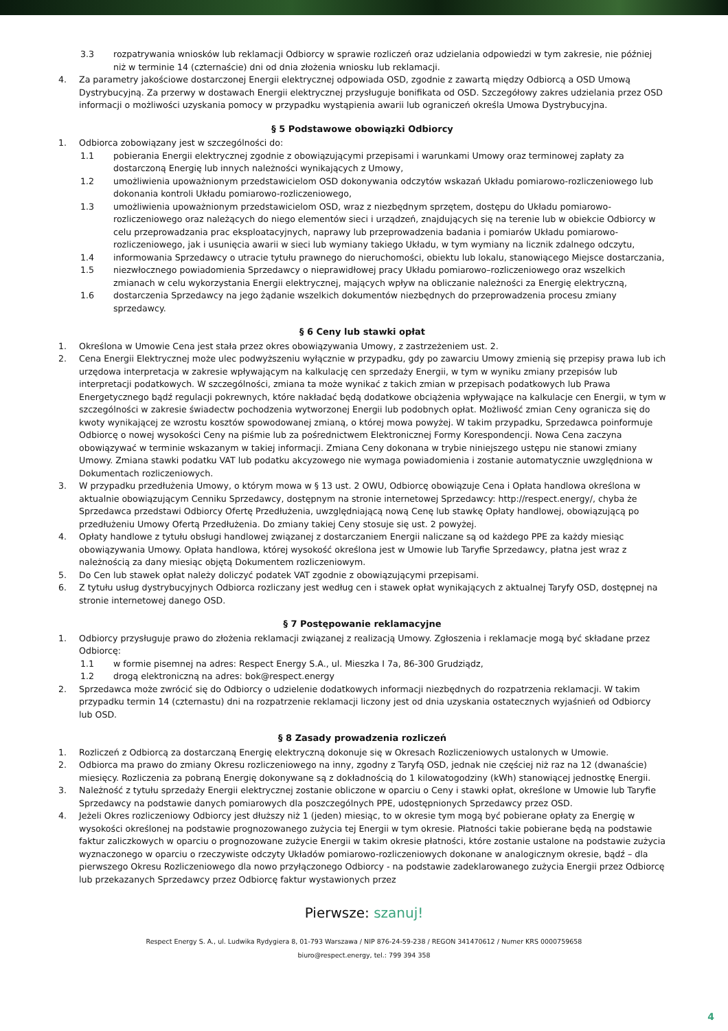3.3 rozpatrywania wniosków lub reklamacji Odbiorcy w sprawie rozliczeń oraz udzielania odpowiedzi w tym zakresie, nie później niż w terminie 14 (czternaście) dni od dnia złożenia wniosku lub reklamacji.
4. Za parametry jakościowe dostarczonej Energii elektrycznej odpowiada OSD, zgodnie z zawartą między Odbiorcą a OSD Umową Dystrybucyjną. Za przerwy w dostawach Energii elektrycznej przysługuje bonifikata od OSD. Szczegółowy zakres udzielania przez OSD informacji o możliwości uzyskania pomocy w przypadku wystąpienia awarii lub ograniczeń określa Umowa Dystrybucyjna.
§ 5 Podstawowe obowiązki Odbiorcy
1. Odbiorca zobowiązany jest w szczególności do:
1.1 pobierania Energii elektrycznej zgodnie z obowiązującymi przepisami i warunkami Umowy oraz terminowej zapłaty za dostarczoną Energię lub innych należności wynikających z Umowy,
1.2 umożliwienia upoważnionym przedstawicielom OSD dokonywania odczytów wskazań Układu pomiarowo-rozliczeniowego lub dokonania kontroli Układu pomiarowo-rozliczeniowego,
1.3 umożliwienia upoważnionym przedstawicielom OSD, wraz z niezbędnym sprzętem, dostępu do Układu pomiarowo-rozliczeniowego oraz należących do niego elementów sieci i urządzeń, znajdujących się na terenie lub w obiekcie Odbiorcy w celu przeprowadzania prac eksploatacyjnych, naprawy lub przeprowadzenia badania i pomiarów Układu pomiarowo-rozliczeniowego, jak i usunięcia awarii w sieci lub wymiany takiego Układu, w tym wymiany na licznik zdalnego odczytu,
1.4 informowania Sprzedawcy o utracie tytułu prawnego do nieruchomości, obiektu lub lokalu, stanowiącego Miejsce dostarczania,
1.5 niezwłocznego powiadomienia Sprzedawcy o nieprawidłowej pracy Układu pomiarowo–rozliczeniowego oraz wszelkich zmianach w celu wykorzystania Energii elektrycznej, mających wpływ na obliczanie należności za Energię elektryczną,
1.6 dostarczenia Sprzedawcy na jego żądanie wszelkich dokumentów niezbędnych do przeprowadzenia procesu zmiany sprzedawcy.
§ 6 Ceny lub stawki opłat
1. Określona w Umowie Cena jest stała przez okres obowiązywania Umowy, z zastrzeżeniem ust. 2.
2. Cena Energii Elektrycznej może ulec podwyższeniu wyłącznie w przypadku, gdy po zawarciu Umowy zmienią się przepisy prawa lub ich urzędowa interpretacja w zakresie wpływającym na kalkulację cen sprzedaży Energii, w tym w wyniku zmiany przepisów lub interpretacji podatkowych. W szczególności, zmiana ta może wynikać z takich zmian w przepisach podatkowych lub Prawa Energetycznego bądź regulacji pokrewnych, które nakładać będą dodatkowe obciążenia wpływające na kalkulacje cen Energii, w tym w szczególności w zakresie świadectw pochodzenia wytworzonej Energii lub podobnych opłat. Możliwość zmian Ceny ogranicza się do kwoty wynikającej ze wzrostu kosztów spowodowanej zmianą, o której mowa powyżej. W takim przypadku, Sprzedawca poinformuje Odbiorcę o nowej wysokości Ceny na piśmie lub za pośrednictwem Elektronicznej Formy Korespondencji. Nowa Cena zaczyna obowiązywać w terminie wskazanym w takiej informacji. Zmiana Ceny dokonana w trybie niniejszego ustępu nie stanowi zmiany Umowy. Zmiana stawki podatku VAT lub podatku akcyzowego nie wymaga powiadomienia i zostanie automatycznie uwzględniona w Dokumentach rozliczeniowych.
3. W przypadku przedłużenia Umowy, o którym mowa w § 13 ust. 2 OWU, Odbiorcę obowiązuje Cena i Opłata handlowa określona w aktualnie obowiązującym Cenniku Sprzedawcy, dostępnym na stronie internetowej Sprzedawcy: http://respect.energy/, chyba że Sprzedawca przedstawi Odbiorcy Ofertę Przedłużenia, uwzględniającą nową Cenę lub stawkę Opłaty handlowej, obowiązującą po przedłużeniu Umowy Ofertą Przedłużenia. Do zmiany takiej Ceny stosuje się ust. 2 powyżej.
4. Opłaty handlowe z tytułu obsługi handlowej związanej z dostarczaniem Energii naliczane są od każdego PPE za każdy miesiąc obowiązywania Umowy. Opłata handlowa, której wysokość określona jest w Umowie lub Taryfie Sprzedawcy, płatna jest wraz z należnością za dany miesiąc objętą Dokumentem rozliczeniowym.
5. Do Cen lub stawek opłat należy doliczyć podatek VAT zgodnie z obowiązującymi przepisami.
6. Z tytułu usług dystrybucyjnych Odbiorca rozliczany jest według cen i stawek opłat wynikających z aktualnej Taryfy OSD, dostępnej na stronie internetowej danego OSD.
§ 7 Postępowanie reklamacyjne
1. Odbiorcy przysługuje prawo do złożenia reklamacji związanej z realizacją Umowy. Zgłoszenia i reklamacje mogą być składane przez Odbiorcę:
1.1 w formie pisemnej na adres: Respect Energy S.A., ul. Mieszka I 7a, 86-300 Grudziądz,
1.2 drogą elektroniczną na adres: bok@respect.energy
2. Sprzedawca może zwrócić się do Odbiorcy o udzielenie dodatkowych informacji niezbędnych do rozpatrzenia reklamacji. W takim przypadku termin 14 (czternastu) dni na rozpatrzenie reklamacji liczony jest od dnia uzyskania ostatecznych wyjaśnień od Odbiorcy lub OSD.
§ 8 Zasady prowadzenia rozliczeń
1. Rozliczeń z Odbiorcą za dostarczaną Energię elektryczną dokonuje się w Okresach Rozliczeniowych ustalonych w Umowie.
2. Odbiorca ma prawo do zmiany Okresu rozliczeniowego na inny, zgodny z Taryfą OSD, jednak nie częściej niż raz na 12 (dwanaście) miesięcy. Rozliczenia za pobraną Energię dokonywane są z dokładnością do 1 kilowatogodziny (kWh) stanowiącej jednostkę Energii.
3. Należność z tytułu sprzedaży Energii elektrycznej zostanie obliczone w oparciu o Ceny i stawki opłat, określone w Umowie lub Taryfie Sprzedawcy na podstawie danych pomiarowych dla poszczególnych PPE, udostępnionych Sprzedawcy przez OSD.
4. Jeżeli Okres rozliczeniowy Odbiorcy jest dłuższy niż 1 (jeden) miesiąc, to w okresie tym mogą być pobierane opłaty za Energię w wysokości określonej na podstawie prognozowanego zużycia tej Energii w tym okresie. Płatności takie pobierane będą na podstawie faktur zaliczkowych w oparciu o prognozowane zużycie Energii w takim okresie płatności, które zostanie ustalone na podstawie zużycia wyznaczonego w oparciu o rzeczywiste odczyty Układów pomiarowo-rozliczeniowych dokonane w analogicznym okresie, bądź – dla pierwszego Okresu Rozliczeniowego dla nowo przyłączonego Odbiorcy - na podstawie zadeklarowanego zużycia Energii przez Odbiorcę lub przekazanych Sprzedawcy przez Odbiorcę faktur wystawionych przez
Pierwsze: szanuj!
Respect Energy S. A., ul. Ludwika Rydygiera 8, 01-793 Warszawa / NIP 876-24-59-238 / REGON 341470612 / Numer KRS 0000759658
biuro@respect.energy, tel.: 799 394 358
4